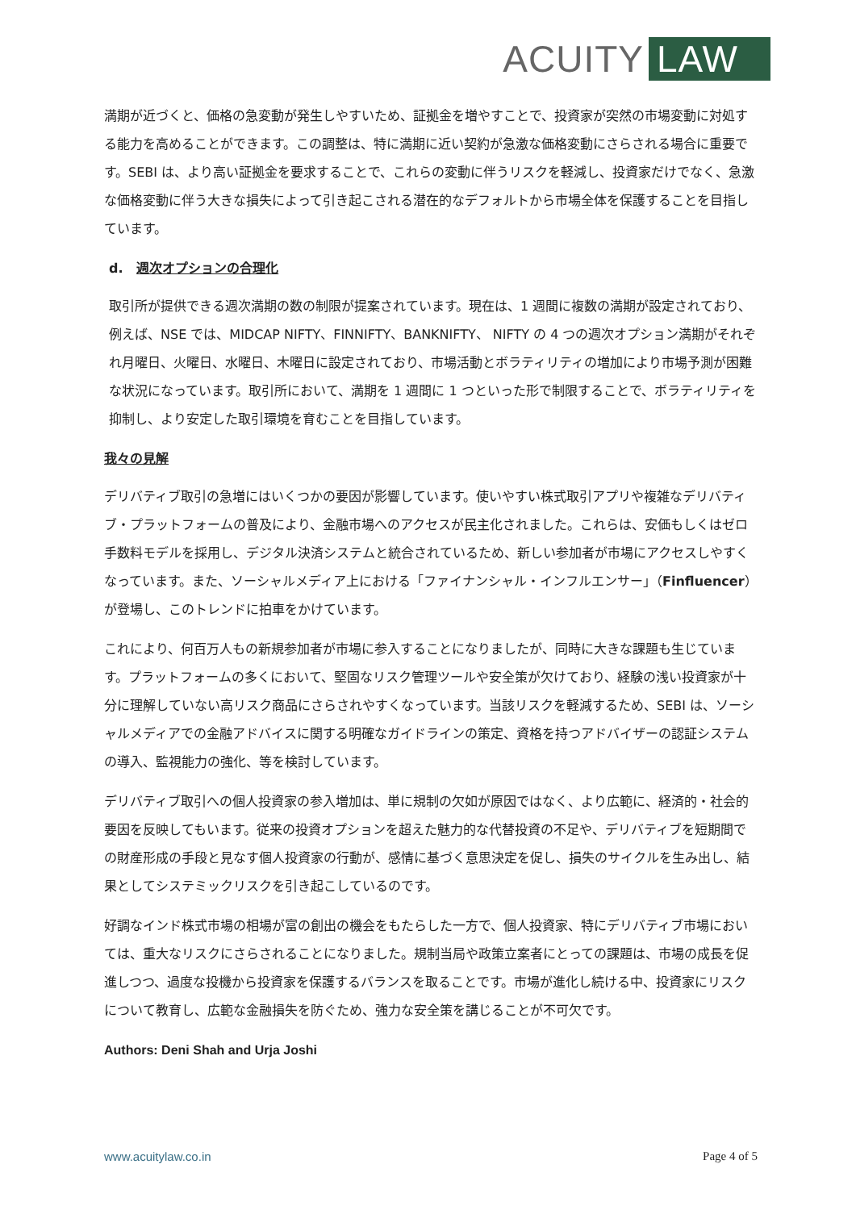ACUITY LAW
満期が近づくと、価格の急変動が発生しやすいため、証拠金を増やすことで、投資家が突然の市場変動に対処する能力を高めることができます。この調整は、特に満期に近い契約が急激な価格変動にさらされる場合に重要です。SEBI は、より高い証拠金を要求することで、これらの変動に伴うリスクを軽減し、投資家だけでなく、急激な価格変動に伴う大きな損失によって引き起こされる潜在的なデフォルトから市場全体を保護することを目指しています。
d. 週次オプションの合理化
取引所が提供できる週次満期の数の制限が提案されています。現在は、1 週間に複数の満期が設定されており、例えば、NSE では、MIDCAP NIFTY、FINNIFTY、BANKNIFTY、 NIFTY の 4 つの週次オプション満期がそれぞれ月曜日、火曜日、水曜日、木曜日に設定されており、市場活動とボラティリティの増加により市場予測が困難な状況になっています。取引所において、満期を 1 週間に 1 つといった形で制限することで、ボラティリティを抑制し、より安定した取引環境を育むことを目指しています。
我々の見解
デリバティブ取引の急増にはいくつかの要因が影響しています。使いやすい株式取引アプリや複雑なデリバティブ・プラットフォームの普及により、金融市場へのアクセスが民主化されました。これらは、安価もしくはゼロ手数料モデルを採用し、デジタル決済システムと統合されているため、新しい参加者が市場にアクセスしやすくなっています。また、ソーシャルメディア上における「ファイナンシャル・インフルエンサー」（Finfluencer）が登場し、このトレンドに拍車をかけています。
これにより、何百万人もの新規参加者が市場に参入することになりましたが、同時に大きな課題も生じています。プラットフォームの多くにおいて、堅固なリスク管理ツールや安全策が欠けており、経験の浅い投資家が十分に理解していない高リスク商品にさらされやすくなっています。当該リスクを軽減するため、SEBI は、ソーシャルメディアでの金融アドバイスに関する明確なガイドラインの策定、資格を持つアドバイザーの認証システムの導入、監視能力の強化、等を検討しています。
デリバティブ取引への個人投資家の参入増加は、単に規制の欠如が原因ではなく、より広範に、経済的・社会的要因を反映してもいます。従来の投資オプションを超えた魅力的な代替投資の不足や、デリバティブを短期間での財産形成の手段と見なす個人投資家の行動が、感情に基づく意思決定を促し、損失のサイクルを生み出し、結果としてシステミックリスクを引き起こしているのです。
好調なインド株式市場の相場が富の創出の機会をもたらした一方で、個人投資家、特にデリバティブ市場においては、重大なリスクにさらされることになりました。規制当局や政策立案者にとっての課題は、市場の成長を促進しつつ、過度な投機から投資家を保護するバランスを取ることです。市場が進化し続ける中、投資家にリスクについて教育し、広範な金融損失を防ぐため、強力な安全策を講じることが不可欠です。
Authors: Deni Shah and Urja Joshi
www.acuitylaw.co.in Page 4 of 5